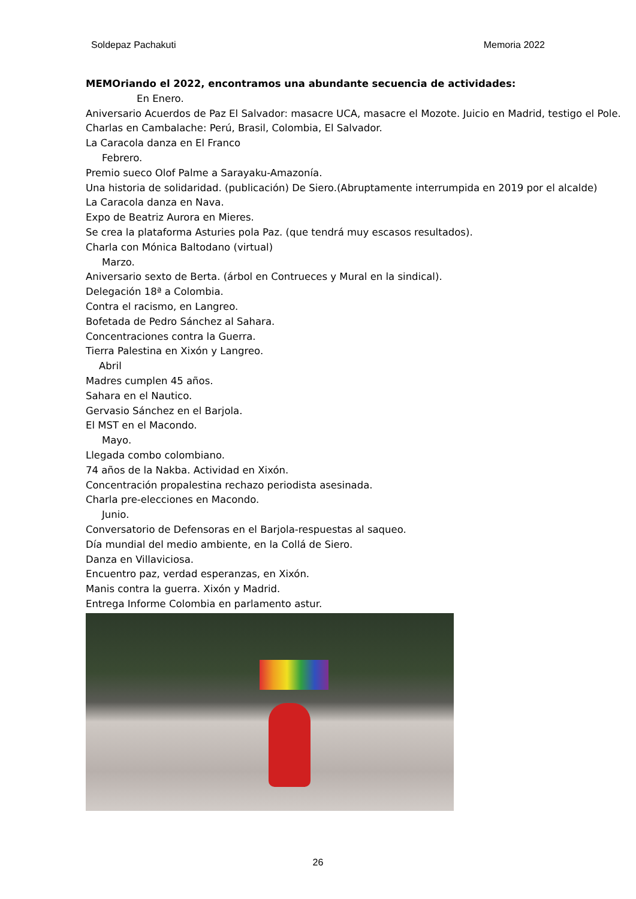Soldepaz Pachakuti Memoria 2022
MEMOriando el 2022, encontramos una abundante secuencia de actividades:
En Enero.
Aniversario Acuerdos de Paz El Salvador: masacre UCA, masacre el Mozote. Juicio en Madrid, testigo el Pole.
Charlas en Cambalache: Perú, Brasil, Colombia, El Salvador.
La Caracola danza en El Franco
Febrero.
Premio sueco Olof Palme a Sarayaku-Amazonía.
Una historia de solidaridad. (publicación) De Siero.(Abruptamente interrumpida en 2019 por el alcalde)
La Caracola danza en Nava.
Expo de Beatriz Aurora en Mieres.
Se crea la plataforma Asturies pola Paz. (que tendrá muy escasos resultados).
Charla con Mónica Baltodano (virtual)
Marzo.
Aniversario sexto de Berta. (árbol en Contrueces y Mural en la sindical).
Delegación 18ª a Colombia.
Contra el racismo, en Langreo.
Bofetada de Pedro Sánchez al Sahara.
Concentraciones contra la Guerra.
Tierra Palestina en Xixón y Langreo.
Abril
Madres cumplen 45 años.
Sahara en el Nautico.
Gervasio Sánchez en el Barjola.
El MST en el Macondo.
Mayo.
Llegada combo colombiano.
74 años de la Nakba. Actividad en Xixón.
Concentración propalestina rechazo periodista asesinada.
Charla pre-elecciones en Macondo.
Junio.
Conversatorio de Defensoras en el Barjola-respuestas al saqueo.
Día mundial del medio ambiente, en la Collá de Siero.
Danza en Villaviciosa.
Encuentro paz, verdad esperanzas, en Xixón.
Manis contra la guerra. Xixón y Madrid.
Entrega Informe Colombia en parlamento astur.
26